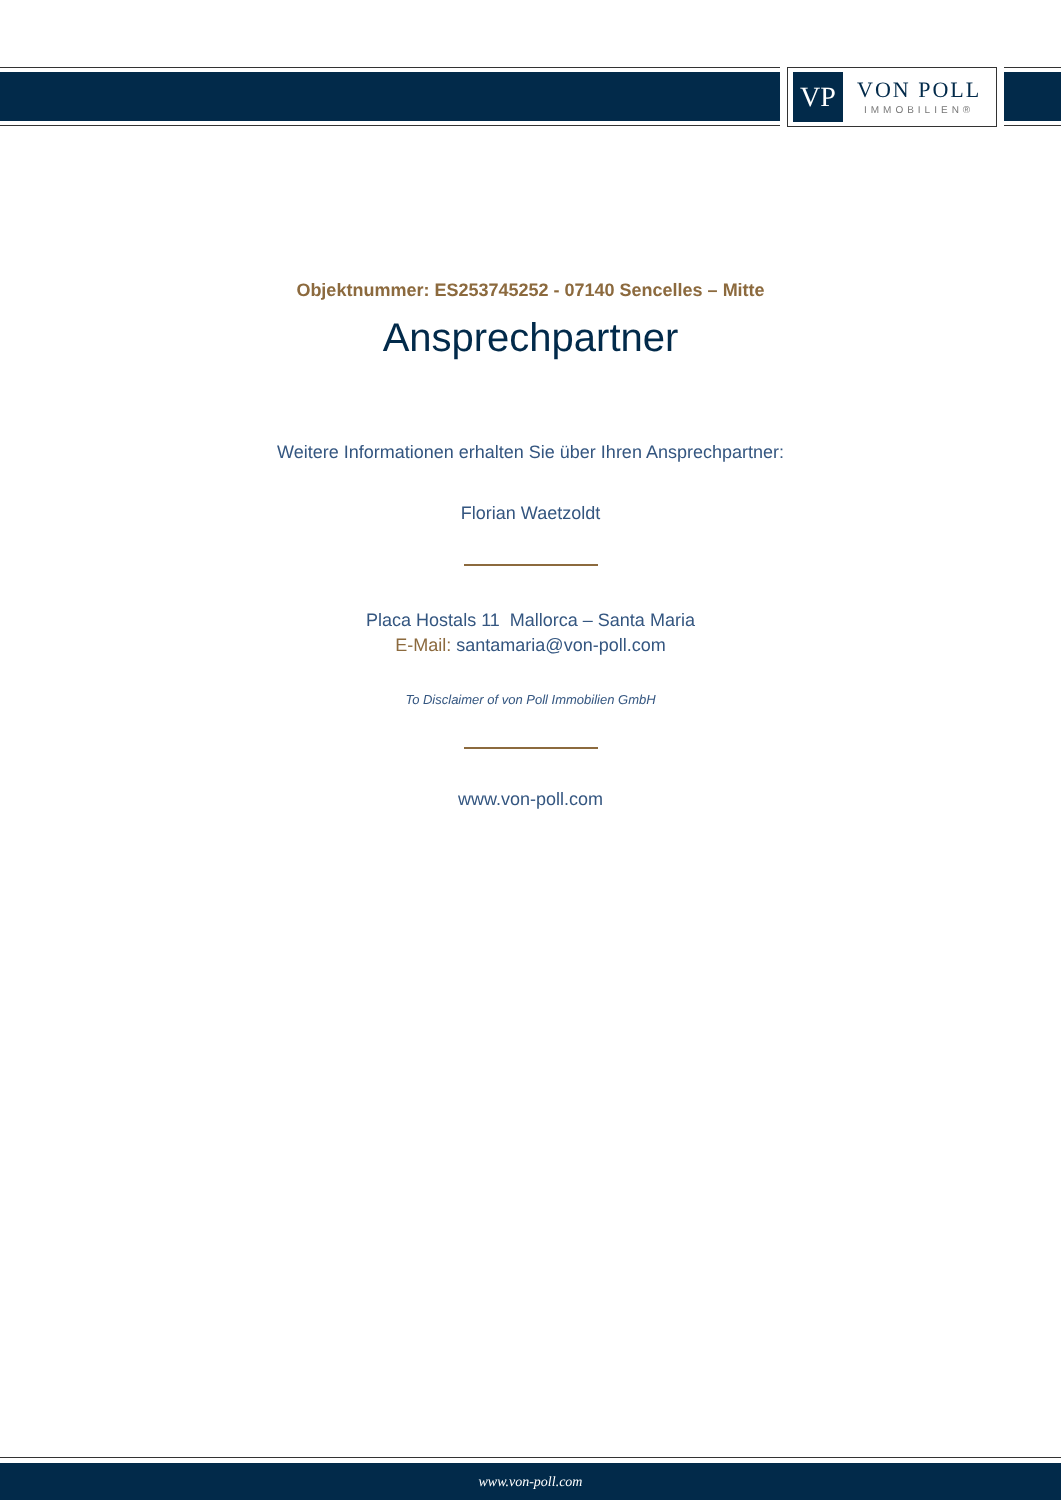VP
VON POLL
IMMOBILIEN®
Objektnummer: ES253745252 - 07140 Sencelles – Mitte
Ansprechpartner
Weitere Informationen erhalten Sie über Ihren Ansprechpartner:
Florian Waetzoldt
Placa Hostals 11 Mallorca – Santa Maria
E-Mail: santamaria@von-poll.com
To Disclaimer of von Poll Immobilien GmbH
www.von-poll.com
www.von-poll.com